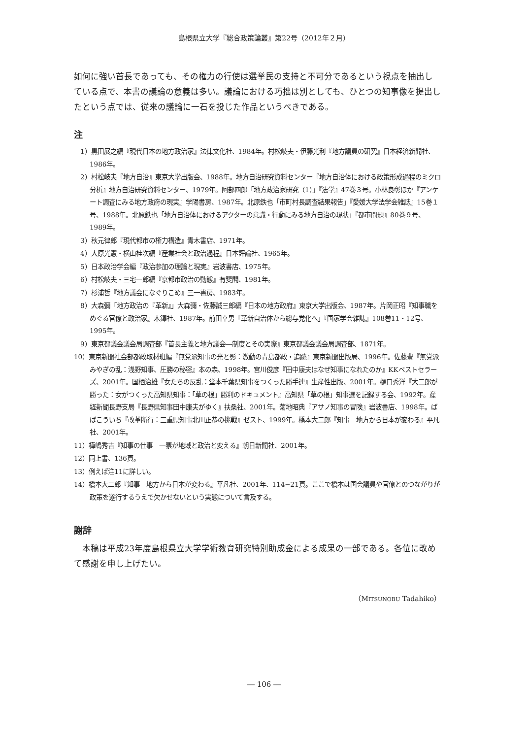島根県立大学『総合政策論叢』第22号（2012年２月）
如何に強い首長であっても、その権力の行使は選挙民の支持と不可分であるという視点を抽出している点で、本書の議論の意義は多い。議論における巧拙は別としても、ひとつの知事像を提出したという点では、従来の議論に一石を投じた作品というべきである。
注
　1）黒田展之編『現代日本の地方政治家』法律文化社、1984年。村松岐夫・伊藤光利『地方議員の研究』日本経済新聞社、1986年。
　2）村松岐夫『地方自治』東京大学出版会、1988年。地方自治研究資料センター『地方自治体における政策形成過程のミクロ分析』地方自治研究資料センター、1979年。阿部四郎「地方政治家研究（1）」『法学』47巻３号。小林良彰ほか『アンケート調査にみる地方政府の現実』学陽書房、1987年。北原鉄也「市町村長調査結果報告」『愛媛大学法学会雑誌』15巻１号、1988年。北原鉄也「地方自治体におけるアクターの意識・行動にみる地方自治の現状」『都市問題』80巻９号、1989年。
　3）秋元律郎『現代都市の権力構造』青木書店、1971年。
　4）大原光憲・横山桂次編『産業社会と政治過程』日本評論社、1965年。
　5）日本政治学会編『政治参加の理論と現実』岩波書店、1975年。
　6）村松岐夫・三宅一郎編『京都市政治の動態』有斐閣、1981年。
　7）杉浦哲『地方議会になぐりこめ』三一書房、1983年。
　8）大森彌「地方政治の『革新』」大森彌・佐藤誠三郎編『日本の地方政府』東京大学出版会、1987年。片岡正昭『知事職をめぐる官僚と政治家』木鐸社、1987年。前田幸男「革新自治体から総与党化へ」『国家学会雑誌』108巻11・12号、1995年。
　9）東京都議会議会局調査部『首長主義と地方議会―制度とその実際』東京都議会議会局調査部、1871年。
10）東京新聞社会部都政取材班編『無党派知事の光と影：激動の青島都政・追跡』東京新聞出版局、1996年。佐藤豊『無党派みやぎの乱：浅野知事、圧勝の秘密』本の森、1998年。宮川俊彦『田中康夫はなぜ知事になれたのか』KKベストセラーズ、2001年。国栖治雄『女たちの反乱：堂本千葉県知事をつくった勝手連』生産性出版、2001年。樋口秀洋『大二郎が勝った：女がつくった高知県知事：「草の根」勝利のドキュメント』高知県「草の根」知事選を記録する会、1992年。産経新聞長野支局『長野県知事田中康夫がゆく』扶桑社、2001年。菊地昭典『アサノ知事の冒険』岩波書店、1998年。ばばこういち『改革断行：三重県知事北川正恭の挑戦』ゼスト、1999年。橋本大二郎『知事　地方から日本が変わる』平凡社、2001年。
11）樺嶋秀吉『知事の仕事　一票が地域と政治と変える』朝日新聞社、2001年。
12）同上書、136頁。
13）例えば注11に詳しい。
14）橋本大二郎『知事　地方から日本が変わる』平凡社、2001年、114−21頁。ここで橋本は国会議員や官僚とのつながりが政策を遂行するうえで欠かせないという実態について言及する。
謝辞
　本稿は平成23年度島根県立大学学術教育研究特別助成金による成果の一部である。各位に改めて感謝を申し上げたい。
（MITSUNOBU Tadahiko）
― 106 ―